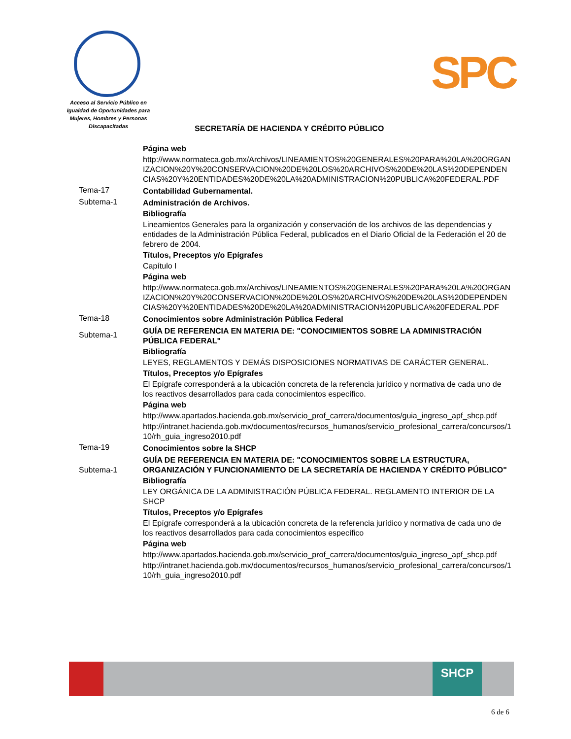Acceso al Servicio Público en Igualdad de Oportunidades para Mujeres, Hombres y Personas Discapacitadas
SPC
SECRETARÍA DE HACIENDA Y CRÉDITO PÚBLICO
Página web
http://www.normateca.gob.mx/Archivos/LINEAMIENTOS%20GENERALES%20PARA%20LA%20ORGANIZACION%20Y%20CONSERVACION%20DE%20LOS%20ARCHIVOS%20DE%20LAS%20DEPENDENCIAS%20Y%20ENTIDADES%20DE%20LA%20ADMINISTRACION%20PUBLICA%20FEDERAL.PDF
Tema-17 Contabilidad Gubernamental.
Subtema-1 Administración de Archivos.
Bibliografía
Lineamientos Generales para la organización y conservación de los archivos de las dependencias y entidades de la Administración Pública Federal, publicados en el Diario Oficial de la Federación el 20 de febrero de 2004.
Títulos, Preceptos y/o Epígrafes
Capítulo I
Página web
http://www.normateca.gob.mx/Archivos/LINEAMIENTOS%20GENERALES%20PARA%20LA%20ORGANIZACION%20Y%20CONSERVACION%20DE%20LOS%20ARCHIVOS%20DE%20LAS%20DEPENDENCIAS%20Y%20ENTIDADES%20DE%20LA%20ADMINISTRACION%20PUBLICA%20FEDERAL.PDF
Tema-18 Conocimientos sobre Administración Pública Federal
Subtema-1
GUÍA DE REFERENCIA EN MATERIA DE: "CONOCIMIENTOS SOBRE LA ADMINISTRACIÓN PÚBLICA FEDERAL"
Bibliografía
LEYES, REGLAMENTOS Y DEMÁS DISPOSICIONES NORMATIVAS DE CARÁCTER GENERAL.
Títulos, Preceptos y/o Epígrafes
El Epígrafe corresponderá a la ubicación concreta de la referencia jurídico y normativa de cada uno de los reactivos desarrollados para cada conocimientos específico.
Página web
http://www.apartados.hacienda.gob.mx/servicio_prof_carrera/documentos/guia_ingreso_apf_shcp.pdf
http://intranet.hacienda.gob.mx/documentos/recursos_humanos/servicio_profesional_carrera/concursos/110/rh_guia_ingreso2010.pdf
Tema-19 Conocimientos sobre la SHCP
Subtema-1
GUÍA DE REFERENCIA EN MATERIA DE: "CONOCIMIENTOS SOBRE LA ESTRUCTURA, ORGANIZACIÓN Y FUNCIONAMIENTO DE LA SECRETARÍA DE HACIENDA Y CRÉDITO PÚBLICO"
Bibliografía
LEY ORGÁNICA DE LA ADMINISTRACIÓN PÚBLICA FEDERAL. REGLAMENTO INTERIOR DE LA SHCP
Títulos, Preceptos y/o Epígrafes
El Epígrafe corresponderá a la ubicación concreta de la referencia jurídico y normativa de cada uno de los reactivos desarrollados para cada conocimientos específico
Página web
http://www.apartados.hacienda.gob.mx/servicio_prof_carrera/documentos/guia_ingreso_apf_shcp.pdf
http://intranet.hacienda.gob.mx/documentos/recursos_humanos/servicio_profesional_carrera/concursos/110/rh_guia_ingreso2010.pdf
SHCP
6 de 6